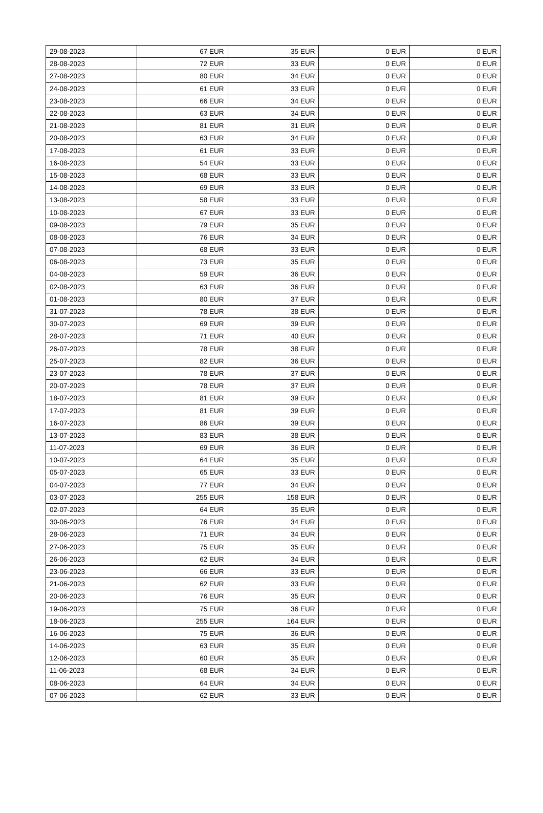| 29-08-2023 | 67 EUR | 35 EUR | 0 EUR | 0 EUR |
| 28-08-2023 | 72 EUR | 33 EUR | 0 EUR | 0 EUR |
| 27-08-2023 | 80 EUR | 34 EUR | 0 EUR | 0 EUR |
| 24-08-2023 | 61 EUR | 33 EUR | 0 EUR | 0 EUR |
| 23-08-2023 | 66 EUR | 34 EUR | 0 EUR | 0 EUR |
| 22-08-2023 | 63 EUR | 34 EUR | 0 EUR | 0 EUR |
| 21-08-2023 | 81 EUR | 31 EUR | 0 EUR | 0 EUR |
| 20-08-2023 | 63 EUR | 34 EUR | 0 EUR | 0 EUR |
| 17-08-2023 | 61 EUR | 33 EUR | 0 EUR | 0 EUR |
| 16-08-2023 | 54 EUR | 33 EUR | 0 EUR | 0 EUR |
| 15-08-2023 | 68 EUR | 33 EUR | 0 EUR | 0 EUR |
| 14-08-2023 | 69 EUR | 33 EUR | 0 EUR | 0 EUR |
| 13-08-2023 | 58 EUR | 33 EUR | 0 EUR | 0 EUR |
| 10-08-2023 | 67 EUR | 33 EUR | 0 EUR | 0 EUR |
| 09-08-2023 | 79 EUR | 35 EUR | 0 EUR | 0 EUR |
| 08-08-2023 | 76 EUR | 34 EUR | 0 EUR | 0 EUR |
| 07-08-2023 | 68 EUR | 33 EUR | 0 EUR | 0 EUR |
| 06-08-2023 | 73 EUR | 35 EUR | 0 EUR | 0 EUR |
| 04-08-2023 | 59 EUR | 36 EUR | 0 EUR | 0 EUR |
| 02-08-2023 | 63 EUR | 36 EUR | 0 EUR | 0 EUR |
| 01-08-2023 | 80 EUR | 37 EUR | 0 EUR | 0 EUR |
| 31-07-2023 | 78 EUR | 38 EUR | 0 EUR | 0 EUR |
| 30-07-2023 | 69 EUR | 39 EUR | 0 EUR | 0 EUR |
| 28-07-2023 | 71 EUR | 40 EUR | 0 EUR | 0 EUR |
| 26-07-2023 | 78 EUR | 38 EUR | 0 EUR | 0 EUR |
| 25-07-2023 | 82 EUR | 36 EUR | 0 EUR | 0 EUR |
| 23-07-2023 | 78 EUR | 37 EUR | 0 EUR | 0 EUR |
| 20-07-2023 | 78 EUR | 37 EUR | 0 EUR | 0 EUR |
| 18-07-2023 | 81 EUR | 39 EUR | 0 EUR | 0 EUR |
| 17-07-2023 | 81 EUR | 39 EUR | 0 EUR | 0 EUR |
| 16-07-2023 | 86 EUR | 39 EUR | 0 EUR | 0 EUR |
| 13-07-2023 | 83 EUR | 38 EUR | 0 EUR | 0 EUR |
| 11-07-2023 | 69 EUR | 36 EUR | 0 EUR | 0 EUR |
| 10-07-2023 | 64 EUR | 35 EUR | 0 EUR | 0 EUR |
| 05-07-2023 | 65 EUR | 33 EUR | 0 EUR | 0 EUR |
| 04-07-2023 | 77 EUR | 34 EUR | 0 EUR | 0 EUR |
| 03-07-2023 | 255 EUR | 158 EUR | 0 EUR | 0 EUR |
| 02-07-2023 | 64 EUR | 35 EUR | 0 EUR | 0 EUR |
| 30-06-2023 | 76 EUR | 34 EUR | 0 EUR | 0 EUR |
| 28-06-2023 | 71 EUR | 34 EUR | 0 EUR | 0 EUR |
| 27-06-2023 | 75 EUR | 35 EUR | 0 EUR | 0 EUR |
| 26-06-2023 | 62 EUR | 34 EUR | 0 EUR | 0 EUR |
| 23-06-2023 | 66 EUR | 33 EUR | 0 EUR | 0 EUR |
| 21-06-2023 | 62 EUR | 33 EUR | 0 EUR | 0 EUR |
| 20-06-2023 | 76 EUR | 35 EUR | 0 EUR | 0 EUR |
| 19-06-2023 | 75 EUR | 36 EUR | 0 EUR | 0 EUR |
| 18-06-2023 | 255 EUR | 164 EUR | 0 EUR | 0 EUR |
| 16-06-2023 | 75 EUR | 36 EUR | 0 EUR | 0 EUR |
| 14-06-2023 | 63 EUR | 35 EUR | 0 EUR | 0 EUR |
| 12-06-2023 | 60 EUR | 35 EUR | 0 EUR | 0 EUR |
| 11-06-2023 | 68 EUR | 34 EUR | 0 EUR | 0 EUR |
| 08-06-2023 | 64 EUR | 34 EUR | 0 EUR | 0 EUR |
| 07-06-2023 | 62 EUR | 33 EUR | 0 EUR | 0 EUR |